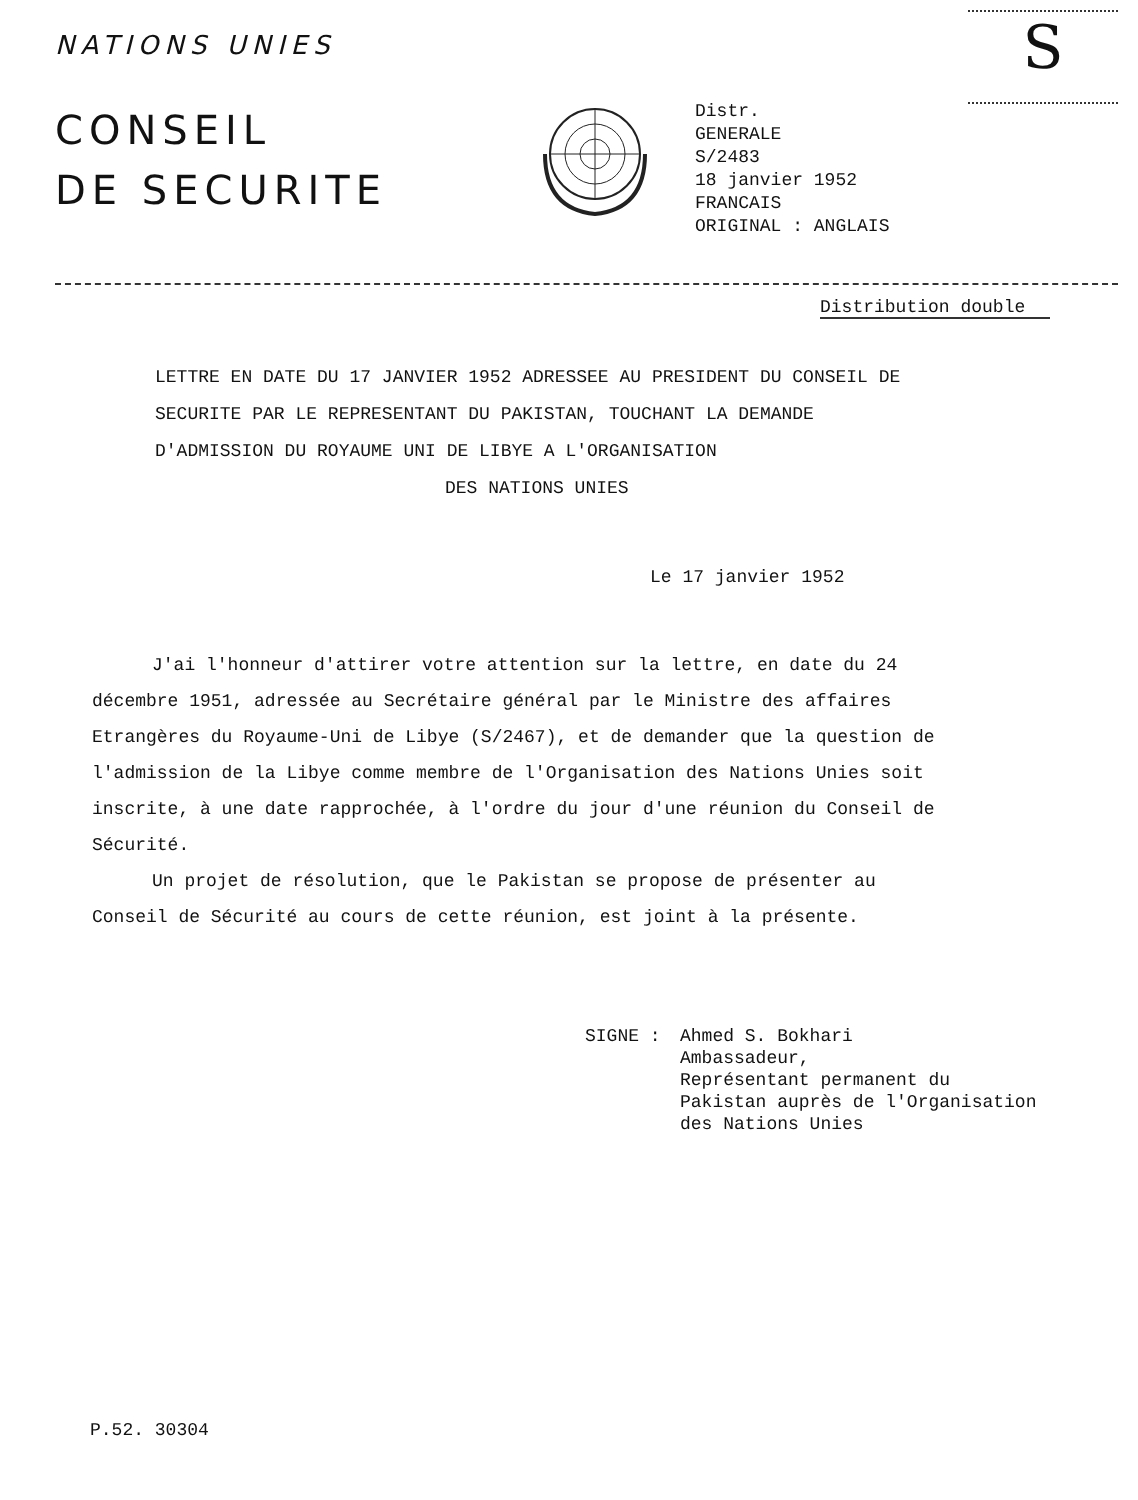S
NATIONS UNIES
CONSEIL
DE SECURITE
Distr.
GENERALE
S/2483
18 janvier 1952
FRANCAIS
ORIGINAL : ANGLAIS
Distribution double
LETTRE EN DATE DU 17 JANVIER 1952 ADRESSEE AU PRESIDENT DU CONSEIL DE SECURITE PAR LE REPRESENTANT DU PAKISTAN, TOUCHANT LA DEMANDE D'ADMISSION DU ROYAUME UNI DE LIBYE A L'ORGANISATION
DES NATIONS UNIES
Le 17 janvier 1952
J'ai l'honneur d'attirer votre attention sur la lettre, en date du 24 décembre 1951, adressée au Secrétaire général par le Ministre des affaires Etrangères du Royaume-Uni de Libye (S/2467), et de demander que la question de l'admission de la Libye comme membre de l'Organisation des Nations Unies soit inscrite, à une date rapprochée, à l'ordre du jour d'une réunion du Conseil de Sécurité.
Un projet de résolution, que le Pakistan se propose de présenter au Conseil de Sécurité au cours de cette réunion, est joint à la présente.
SIGNE : Ahmed S. Bokhari
Ambassadeur,
Représentant permanent du
Pakistan auprès de l'Organisation
des Nations Unies
P.52. 30304